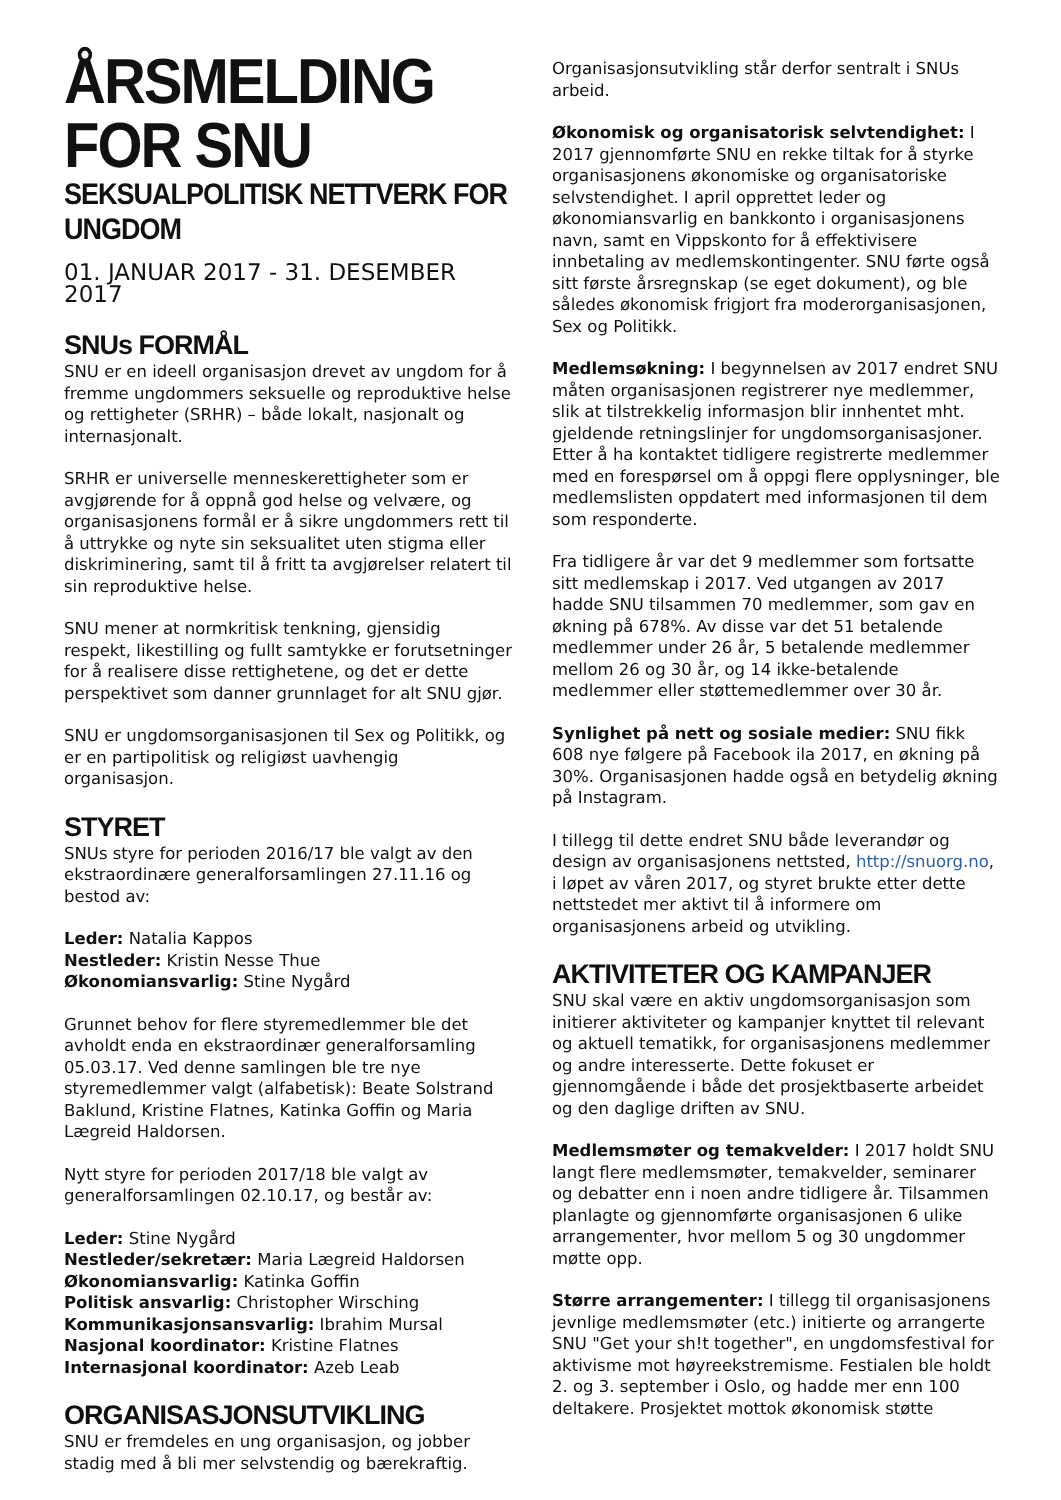ÅRSMELDING FOR SNU
SEKSUALPOLITISK NETTVERK FOR UNGDOM
01. JANUAR 2017 - 31. DESEMBER 2017
SNUs FORMÅL
SNU er en ideell organisasjon drevet av ungdom for å fremme ungdommers seksuelle og reproduktive helse og rettigheter (SRHR) – både lokalt, nasjonalt og internasjonalt.
SRHR er universelle menneskerettigheter som er avgjørende for å oppnå god helse og velvære, og organisasjonens formål er å sikre ungdommers rett til å uttrykke og nyte sin seksualitet uten stigma eller diskriminering, samt til å fritt ta avgjørelser relatert til sin reproduktive helse.
SNU mener at normkritisk tenkning, gjensidig respekt, likestilling og fullt samtykke er forutsetninger for å realisere disse rettighetene, og det er dette perspektivet som danner grunnlaget for alt SNU gjør.
SNU er ungdomsorganisasjonen til Sex og Politikk, og er en partipolitisk og religiøst uavhengig organisasjon.
STYRET
SNUs styre for perioden 2016/17 ble valgt av den ekstraordinære generalforsamlingen 27.11.16 og bestod av:
Leder: Natalia Kappos
Nestleder: Kristin Nesse Thue
Økonomiansvarlig: Stine Nygård
Grunnet behov for flere styremedlemmer ble det avholdt enda en ekstraordinær generalforsamling 05.03.17. Ved denne samlingen ble tre nye styremedlemmer valgt (alfabetisk): Beate Solstrand Baklund, Kristine Flatnes, Katinka Goffin og Maria Lægreid Haldorsen.
Nytt styre for perioden 2017/18 ble valgt av generalforsamlingen 02.10.17, og består av:
Leder: Stine Nygård
Nestleder/sekretær: Maria Lægreid Haldorsen
Økonomiansvarlig: Katinka Goffin
Politisk ansvarlig: Christopher Wirsching
Kommunikasjonsansvarlig: Ibrahim Mursal
Nasjonal koordinator: Kristine Flatnes
Internasjonal koordinator: Azeb Leab
ORGANISASJONSUTVIKLING
SNU er fremdeles en ung organisasjon, og jobber stadig med å bli mer selvstendig og bærekraftig.
Organisasjonsutvikling står derfor sentralt i SNUs arbeid.
Økonomisk og organisatorisk selvtendighet: I 2017 gjennomførte SNU en rekke tiltak for å styrke organisasjonens økonomiske og organisatoriske selvstendighet. I april opprettet leder og økonomiansvarlig en bankkonto i organisasjonens navn, samt en Vippskonto for å effektivisere innbetaling av medlemskontingenter. SNU førte også sitt første årsregnskap (se eget dokument), og ble således økonomisk frigjort fra moderorganisasjonen, Sex og Politikk.
Medlemsøkning: I begynnelsen av 2017 endret SNU måten organisasjonen registrerer nye medlemmer, slik at tilstrekkelig informasjon blir innhentet mht. gjeldende retningslinjer for ungdomsorganisasjoner. Etter å ha kontaktet tidligere registrerte medlemmer med en forespørsel om å oppgi flere opplysninger, ble medlemslisten oppdatert med informasjonen til dem som responderte.
Fra tidligere år var det 9 medlemmer som fortsatte sitt medlemskap i 2017. Ved utgangen av 2017 hadde SNU tilsammen 70 medlemmer, som gav en økning på 678%. Av disse var det 51 betalende medlemmer under 26 år, 5 betalende medlemmer mellom 26 og 30 år, og 14 ikke-betalende medlemmer eller støttemedlemmer over 30 år.
Synlighet på nett og sosiale medier: SNU fikk 608 nye følgere på Facebook ila 2017, en økning på 30%. Organisasjonen hadde også en betydelig økning på Instagram.
I tillegg til dette endret SNU både leverandør og design av organisasjonens nettsted, http://snuorg.no, i løpet av våren 2017, og styret brukte etter dette nettstedet mer aktivt til å informere om organisasjonens arbeid og utvikling.
AKTIVITETER OG KAMPANJER
SNU skal være en aktiv ungdomsorganisasjon som initierer aktiviteter og kampanjer knyttet til relevant og aktuell tematikk, for organisasjonens medlemmer og andre interesserte. Dette fokuset er gjennomgående i både det prosjektbaserte arbeidet og den daglige driften av SNU.
Medlemsmøter og temakvelder: I 2017 holdt SNU langt flere medlemsmøter, temakvelder, seminarer og debatter enn i noen andre tidligere år. Tilsammen planlagte og gjennomførte organisasjonen 6 ulike arrangementer, hvor mellom 5 og 30 ungdommer møtte opp.
Større arrangementer: I tillegg til organisasjonens jevnlige medlemsmøter (etc.) initierte og arrangerte SNU "Get your sh!t together", en ungdomsfestival for aktivisme mot høyreekstremisme. Festialen ble holdt 2. og 3. september i Oslo, og hadde mer enn 100 deltakere. Prosjektet mottok økonomisk støtte